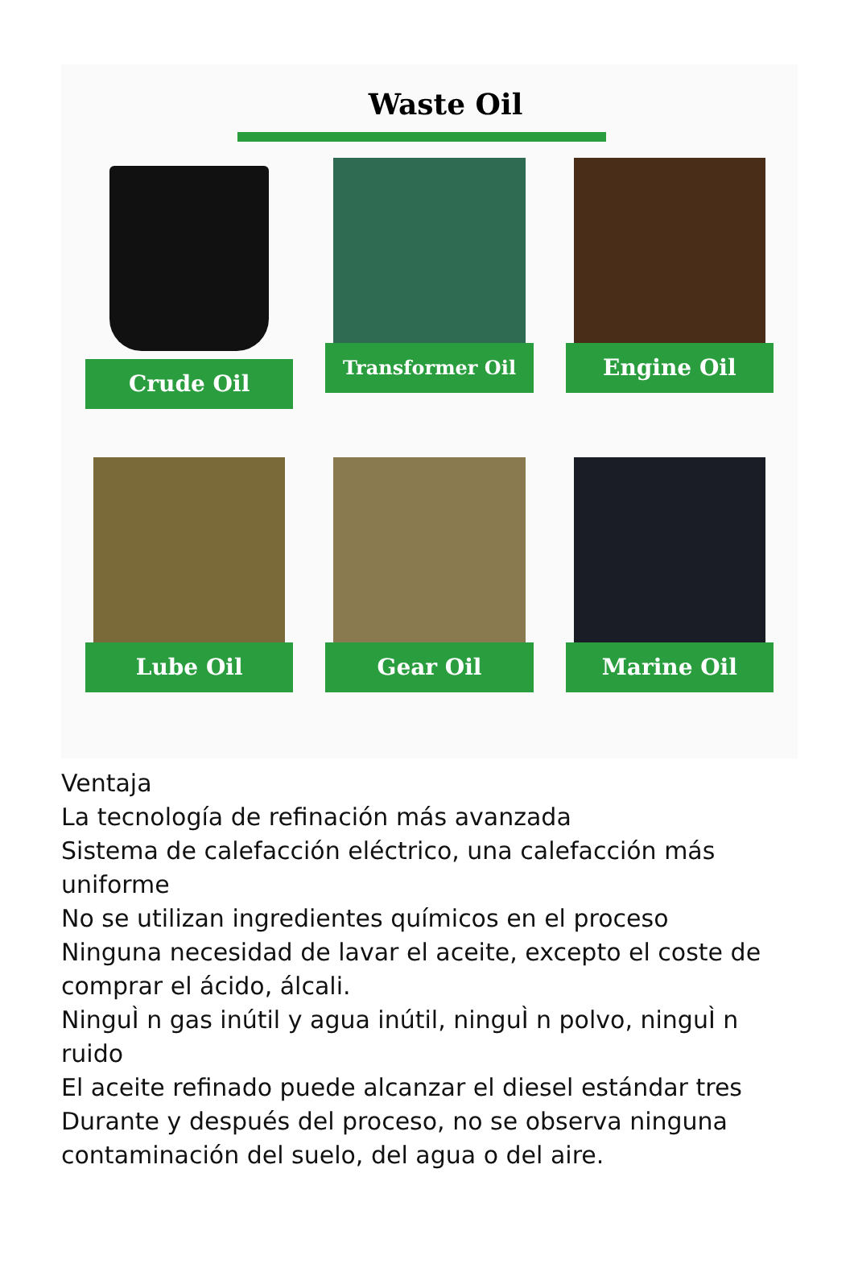Waste Oil
Crude Oil
Transformer Oil
Engine Oil
Lube Oil
Gear Oil
Marine Oil
Ventaja
La tecnología de refinación más avanzada
Sistema de calefacción eléctrico, una calefacción más uniforme
No se utilizan ingredientes químicos en el proceso
Ninguna necesidad de lavar el aceite, excepto el coste de comprar el ácido, álcali.
NinguÌ n gas inútil y agua inútil, ninguÌ n polvo, ninguÌ n ruido
El aceite refinado puede alcanzar el diesel estándar tres
Durante y después del proceso, no se observa ninguna contaminación del suelo, del agua o del aire.